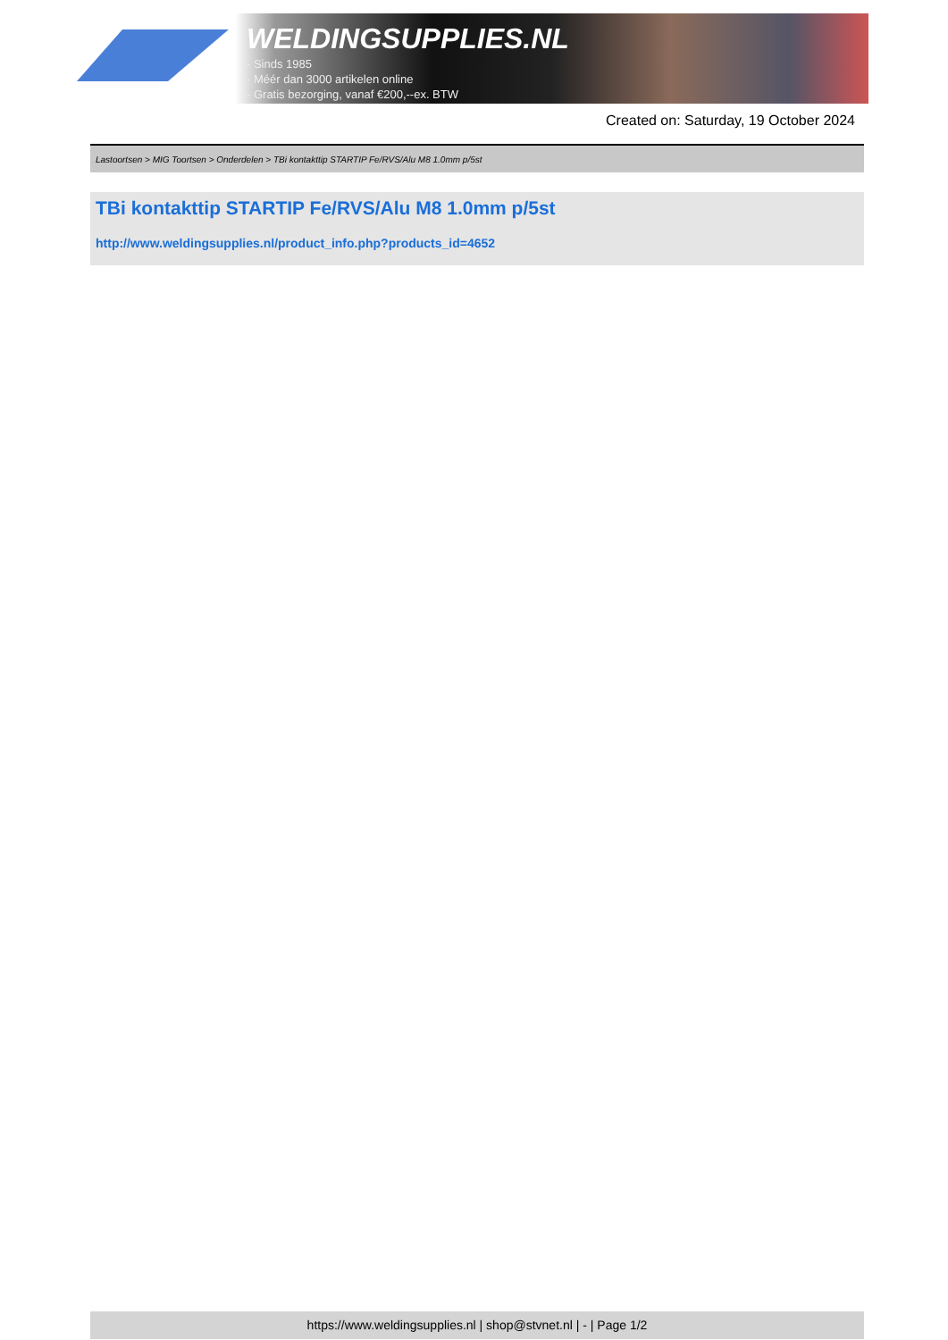WELDINGSUPPLIES.NL
- Sinds 1985
- Méér dan 3000 artikelen online
- Gratis bezorging, vanaf €200,--ex. BTW
Created on: Saturday, 19 October 2024
Lastoortsen > MIG Toortsen > Onderdelen > TBi kontakttip STARTIP Fe/RVS/Alu M8 1.0mm p/5st
TBi kontakttip STARTIP Fe/RVS/Alu M8 1.0mm p/5st
http://www.weldingsupplies.nl/product_info.php?products_id=4652
https://www.weldingsupplies.nl | shop@stvnet.nl | - | Page 1/2